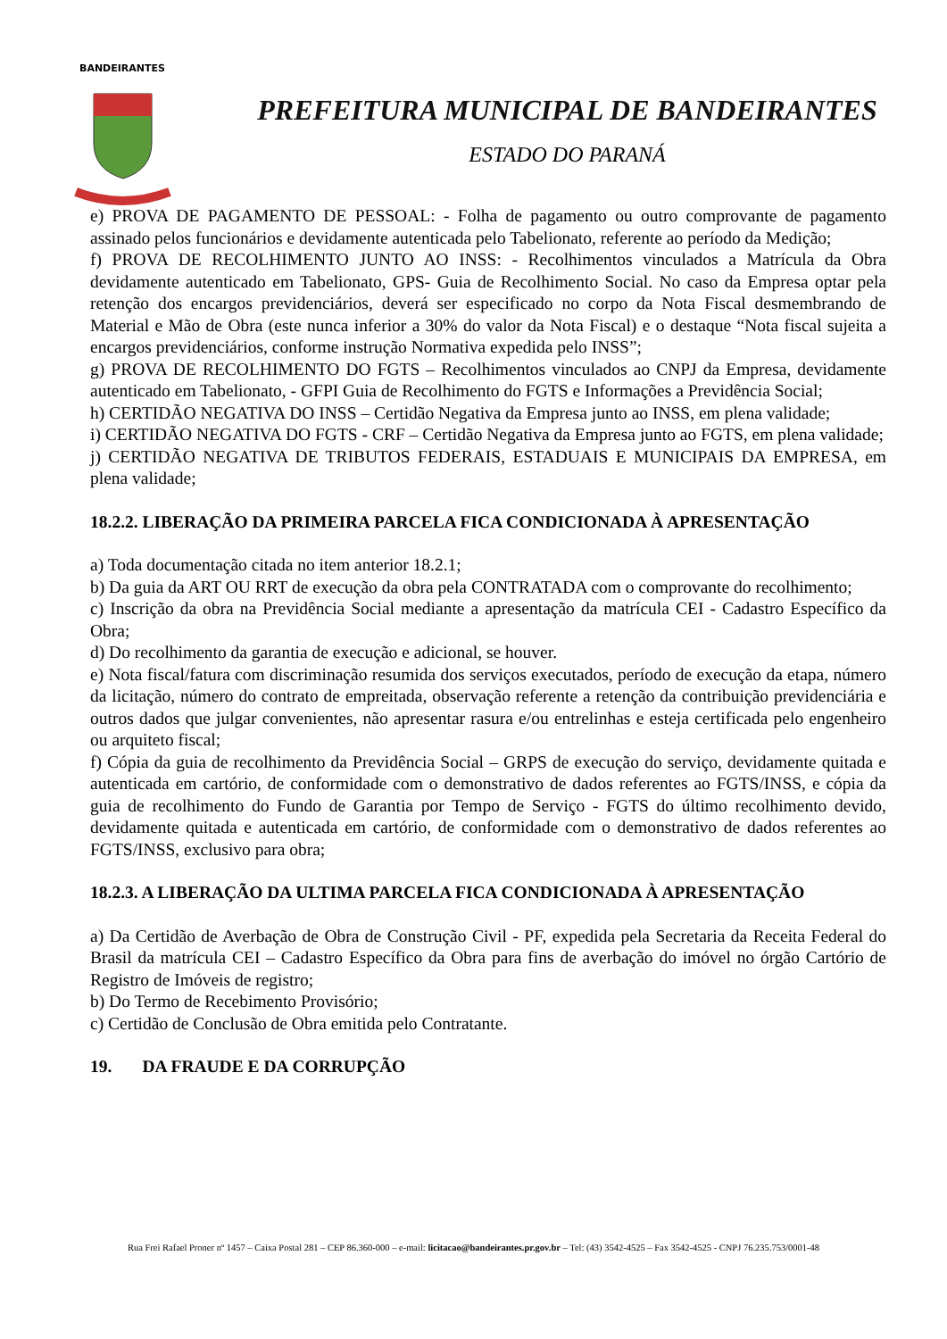BANDEIRANTES
PREFEITURA MUNICIPAL DE BANDEIRANTES
ESTADO DO PARANÁ
e) PROVA DE PAGAMENTO DE PESSOAL: - Folha de pagamento ou outro comprovante de pagamento assinado pelos funcionários e devidamente autenticada pelo Tabelionato, referente ao período da Medição;
f) PROVA DE RECOLHIMENTO JUNTO AO INSS: - Recolhimentos vinculados a Matrícula da Obra devidamente autenticado em Tabelionato, GPS- Guia de Recolhimento Social. No caso da Empresa optar pela retenção dos encargos previdenciários, deverá ser especificado no corpo da Nota Fiscal desmembrando de Material e Mão de Obra (este nunca inferior a 30% do valor da Nota Fiscal) e o destaque “Nota fiscal sujeita a encargos previdenciários, conforme instrução Normativa expedida pelo INSS”;
g) PROVA DE RECOLHIMENTO DO FGTS – Recolhimentos vinculados ao CNPJ da Empresa, devidamente autenticado em Tabelionato, - GFPI Guia de Recolhimento do FGTS e Informações a Previdência Social;
h) CERTIDÃO NEGATIVA DO INSS – Certidão Negativa da Empresa junto ao INSS, em plena validade;
i) CERTIDÃO NEGATIVA DO FGTS - CRF – Certidão Negativa da Empresa junto ao FGTS, em plena validade;
j) CERTIDÃO NEGATIVA DE TRIBUTOS FEDERAIS, ESTADUAIS E MUNICIPAIS DA EMPRESA, em plena validade;
18.2.2. LIBERAÇÃO DA PRIMEIRA PARCELA FICA CONDICIONADA À APRESENTAÇÃO
a) Toda documentação citada no item anterior 18.2.1;
b) Da guia da ART OU RRT de execução da obra pela CONTRATADA com o comprovante do recolhimento;
c) Inscrição da obra na Previdência Social mediante a apresentação da matrícula CEI - Cadastro Específico da Obra;
d) Do recolhimento da garantia de execução e adicional, se houver.
e) Nota fiscal/fatura com discriminação resumida dos serviços executados, período de execução da etapa, número da licitação, número do contrato de empreitada, observação referente a retenção da contribuição previdenciária e outros dados que julgar convenientes, não apresentar rasura e/ou entrelinhas e esteja certificada pelo engenheiro ou arquiteto fiscal;
f) Cópia da guia de recolhimento da Previdência Social – GRPS de execução do serviço, devidamente quitada e autenticada em cartório, de conformidade com o demonstrativo de dados referentes ao FGTS/INSS, e cópia da guia de recolhimento do Fundo de Garantia por Tempo de Serviço - FGTS do último recolhimento devido, devidamente quitada e autenticada em cartório, de conformidade com o demonstrativo de dados referentes ao FGTS/INSS, exclusivo para obra;
18.2.3. A LIBERAÇÃO DA ULTIMA PARCELA FICA CONDICIONADA À APRESENTAÇÃO
a) Da Certidão de Averbação de Obra de Construção Civil - PF, expedida pela Secretaria da Receita Federal do Brasil da matrícula CEI – Cadastro Específico da Obra para fins de averbação do imóvel no órgão Cartório de Registro de Imóveis de registro;
b) Do Termo de Recebimento Provisório;
c) Certidão de Conclusão de Obra emitida pelo Contratante.
19. DA FRAUDE E DA CORRUPÇÃO
Rua Frei Rafael Proner nº 1457 – Caixa Postal 281 – CEP 86.360-000 – e-mail: licitacao@bandeirantes.pr.gov.br – Tel: (43) 3542-4525 – Fax 3542-4525 - CNPJ 76.235.753/0001-48